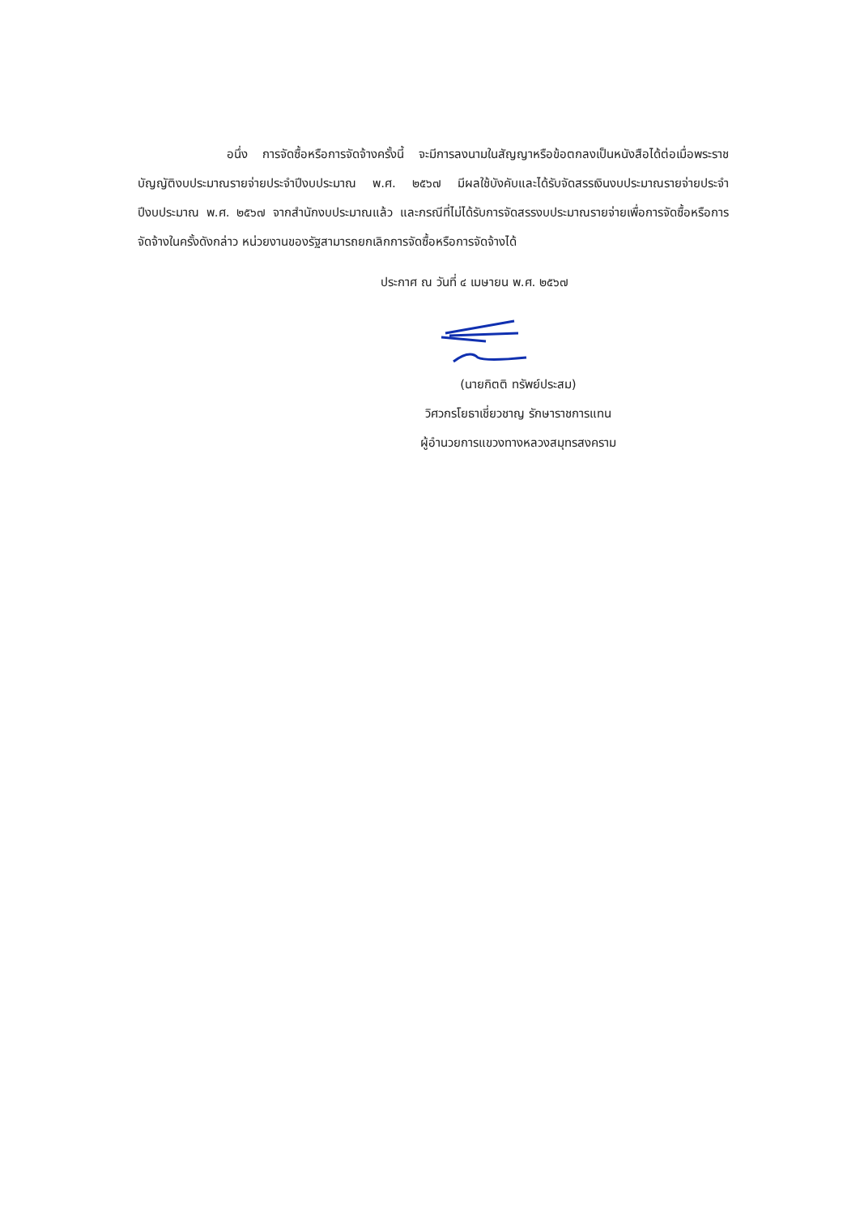อนึ่ง การจัดซื้อหรือการจัดจ้างครั้งนี้ จะมีการลงนามในสัญญาหรือข้อตกลงเป็นหนังสือได้ต่อเมื่อพระราชบัญญัติงบประมาณรายจ่ายประจำปีงบประมาณ พ.ศ. ๒๕๖๗ มีผลใช้บังคับและได้รับจัดสรรเงินงบประมาณรายจ่ายประจำปีงบประมาณ พ.ศ. ๒๕๖๗ จากสำนักงบประมาณแล้ว และกรณีที่ไม่ได้รับการจัดสรรงบประมาณรายจ่ายเพื่อการจัดซื้อหรือการจัดจ้างในครั้งดังกล่าว หน่วยงานของรัฐสามารถยกเลิกการจัดซื้อหรือการจัดจ้างได้
ประกาศ ณ วันที่ ๔ เมษายน พ.ศ. ๒๕๖๗
(นายกิตติ ทรัพย์ประสม)
วิศวกรโยธาเชี่ยวชาญ รักษาราชการแทน
ผู้อำนวยการแขวงทางหลวงสมุทรสงคราม